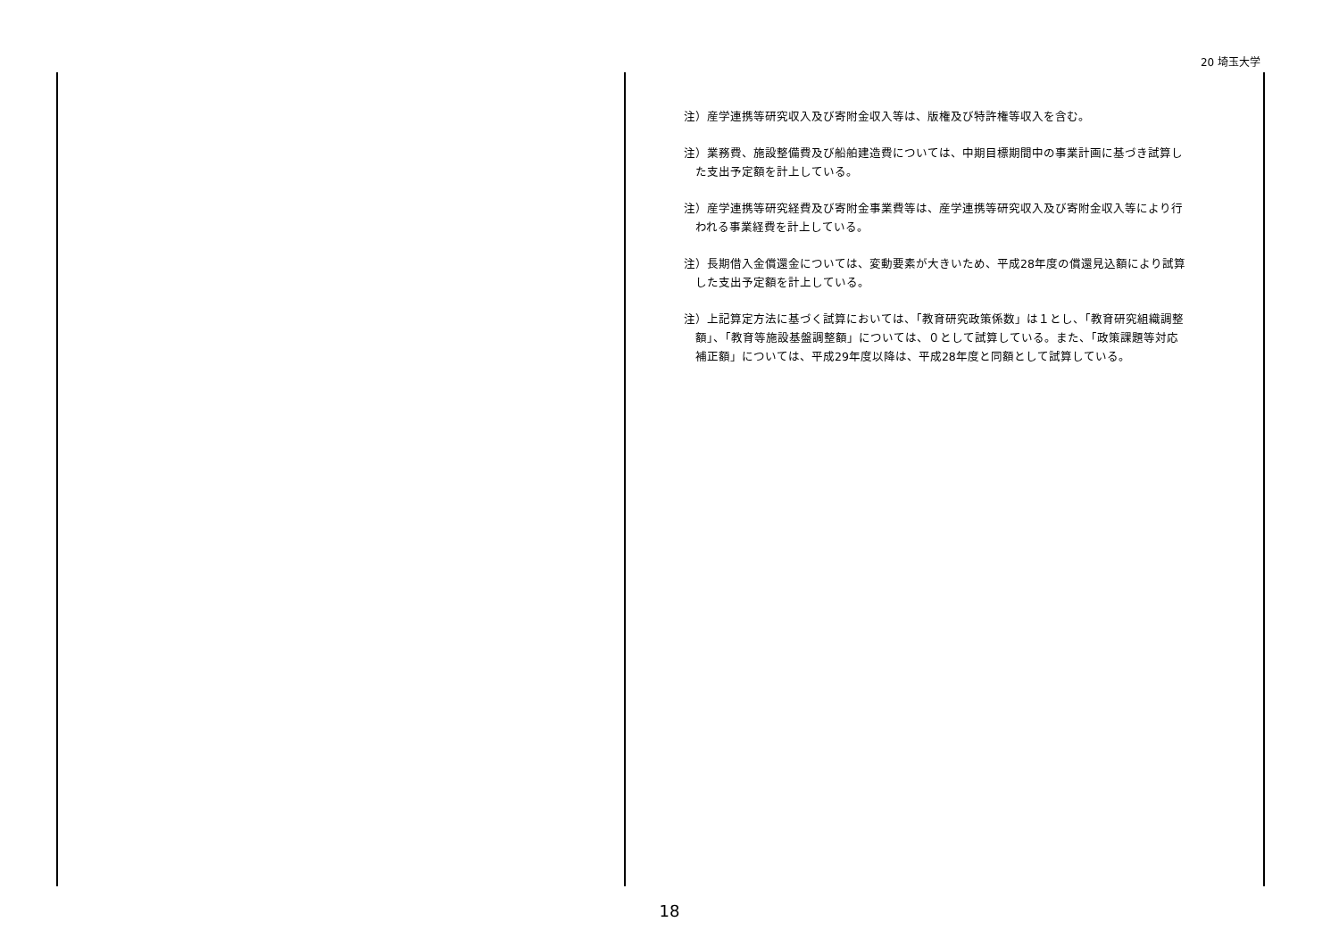20 埼玉大学
注）産学連携等研究収入及び寄附金収入等は、版権及び特許権等収入を含む。
注）業務費、施設整備費及び船舶建造費については、中期目標期間中の事業計画に基づき試算した支出予定額を計上している。
注）産学連携等研究経費及び寄附金事業費等は、産学連携等研究収入及び寄附金収入等により行われる事業経費を計上している。
注）長期借入金償還金については、変動要素が大きいため、平成28年度の償還見込額により試算した支出予定額を計上している。
注）上記算定方法に基づく試算においては、「教育研究政策係数」は１とし、「教育研究組織調整額」、「教育等施設基盤調整額」については、０として試算している。また、「政策課題等対応補正額」については、平成29年度以降は、平成28年度と同額として試算している。
18